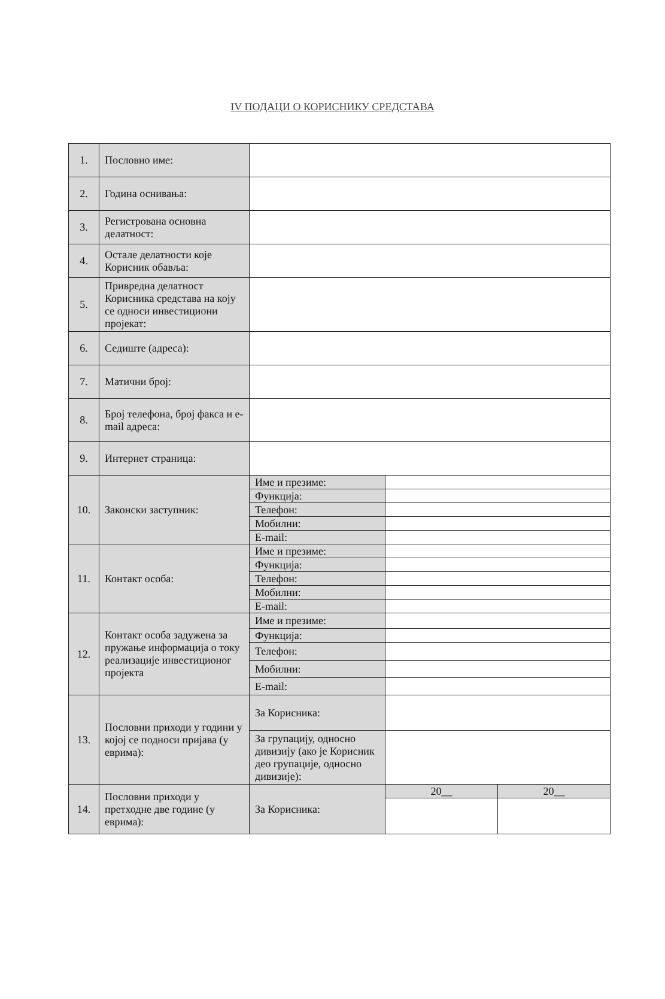IV ПОДАЦИ О КОРИСНИКУ СРЕДСТАВА
| 1. | Пословно име: | | | |
| 2. | Година оснивања: | | | |
| 3. | Регистрована основна делатност: | | | |
| 4. | Остале делатности које Корисник обавља: | | | |
| 5. | Привредна делатност Корисника средстава на коју се односи инвестициони пројекат: | | | |
| 6. | Седиште (адреса): | | | |
| 7. | Матични број: | | | |
| 8. | Број телефона, број факса и e-mail адреса: | | | |
| 9. | Интернет страница: | | | |
| 10. | Законски заступник: | Име и презиме: | | |
| | | Функција: | | |
| | | Телефон: | | |
| | | Мобилни: | | |
| | | E-mail: | | |
| 11. | Контакт особа: | Име и презиме: | | |
| | | Функција: | | |
| | | Телефон: | | |
| | | Мобилни: | | |
| | | E-mail: | | |
| 12. | Контакт особа задужена за пружање информација о току реализације инвестиционог пројекта | Име и презиме: | | |
| | | Функција: | | |
| | | Телефон: | | |
| | | Мобилни: | | |
| | | E-mail: | | |
| 13. | Пословни приходи у години у којој се подноси пријава (у еврима): | За Корисника: | | |
| | | За групацију, односно дивизију (ако је Корисник део групације, односно дивизије): | | |
| 14. | Пословни приходи у претходне две године (у еврима): | За Корисника: | 20__ | 20__ |